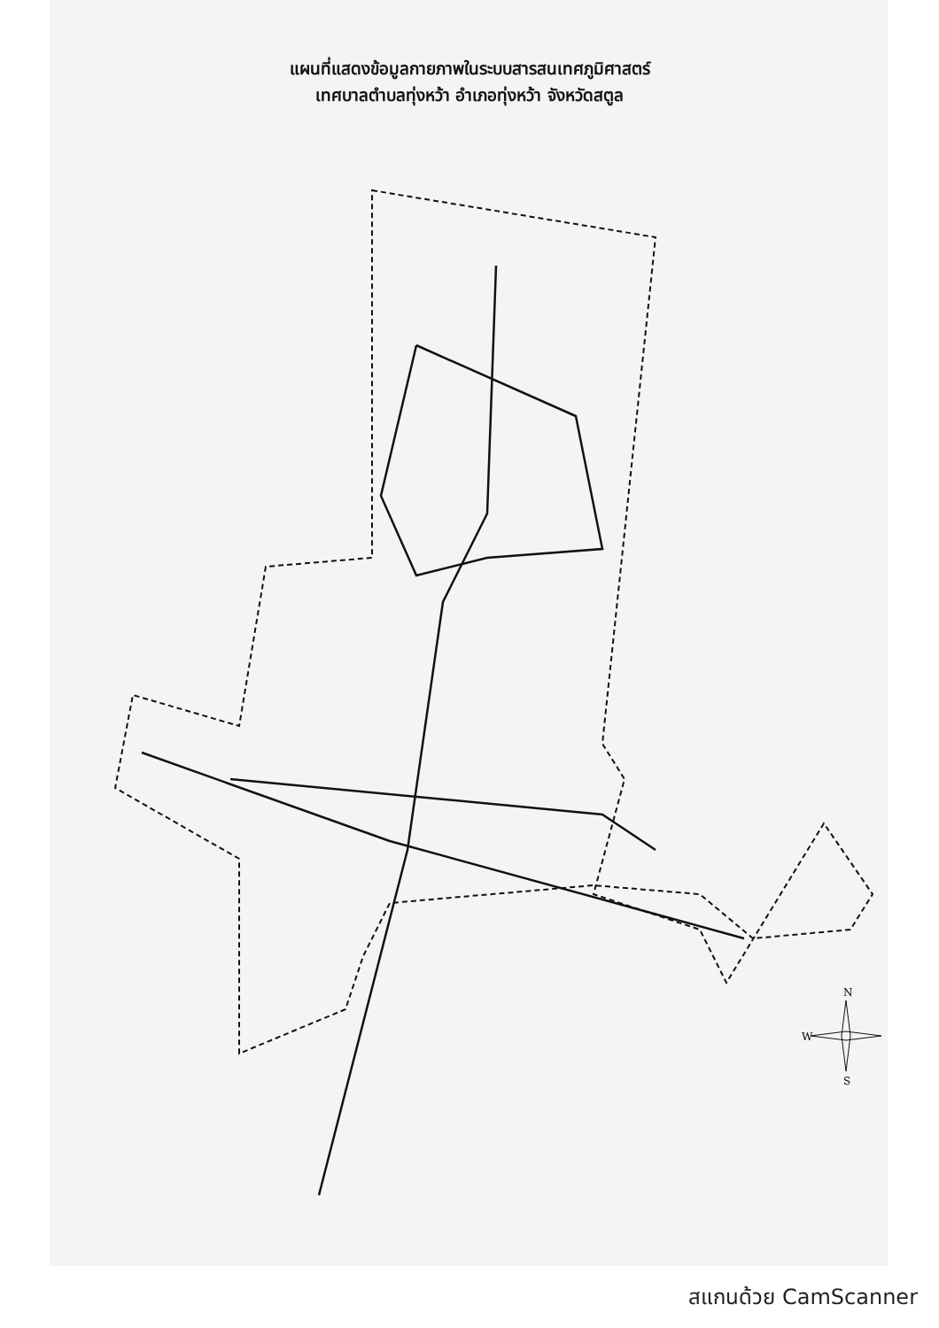แผนที่แสดงข้อมูลกายภาพในระบบสารสนเทศภูมิศาสตร์
เทศบาลตำบลทุ่งหว้า อำเภอทุ่งหว้า จังหวัดสตูล
N
W
S
สแกนด้วย CamScanner